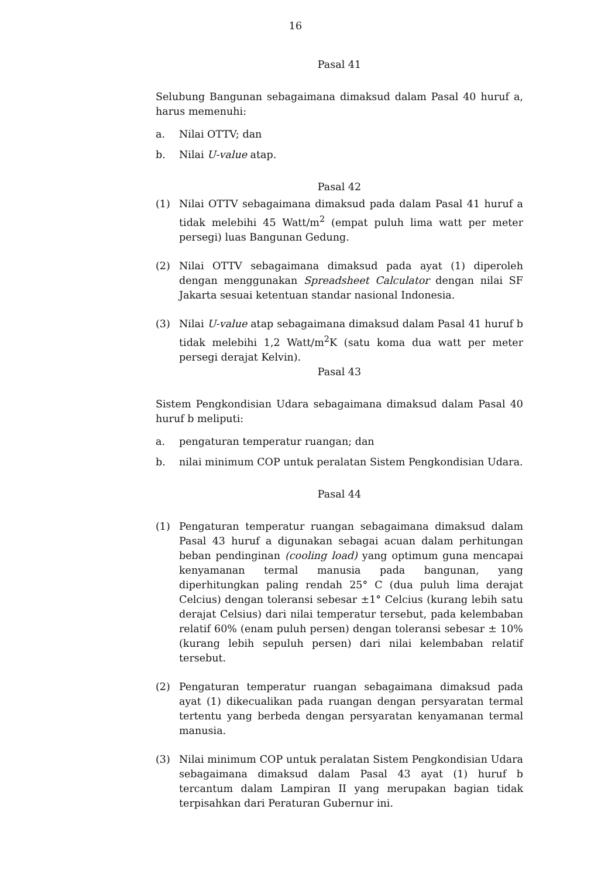16
Pasal 41
Selubung Bangunan sebagaimana dimaksud dalam Pasal 40 huruf a, harus memenuhi:
a. Nilai OTTV; dan
b. Nilai U-value atap.
Pasal 42
(1) Nilai OTTV sebagaimana dimaksud pada dalam Pasal 41 huruf a tidak melebihi 45 Watt/m<sup>2</sup> (empat puluh lima watt per meter persegi) luas Bangunan Gedung.
(2) Nilai OTTV sebagaimana dimaksud pada ayat (1) diperoleh dengan menggunakan Spreadsheet Calculator dengan nilai SF Jakarta sesuai ketentuan standar nasional Indonesia.
(3) Nilai U-value atap sebagaimana dimaksud dalam Pasal 41 huruf b tidak melebihi 1,2 Watt/m<sup>2</sup>K (satu koma dua watt per meter persegi derajat Kelvin).
Pasal 43
Sistem Pengkondisian Udara sebagaimana dimaksud dalam Pasal 40 huruf b meliputi:
a. pengaturan temperatur ruangan; dan
b. nilai minimum COP untuk peralatan Sistem Pengkondisian Udara.
Pasal 44
(1) Pengaturan temperatur ruangan sebagaimana dimaksud dalam Pasal 43 huruf a digunakan sebagai acuan dalam perhitungan beban pendinginan (cooling load) yang optimum guna mencapai kenyamanan termal manusia pada bangunan, yang diperhitungkan paling rendah 25° C (dua puluh lima derajat Celcius) dengan toleransi sebesar ±1° Celcius (kurang lebih satu derajat Celsius) dari nilai temperatur tersebut, pada kelembaban relatif 60% (enam puluh persen) dengan toleransi sebesar ± 10% (kurang lebih sepuluh persen) dari nilai kelembaban relatif tersebut.
(2) Pengaturan temperatur ruangan sebagaimana dimaksud pada ayat (1) dikecualikan pada ruangan dengan persyaratan termal tertentu yang berbeda dengan persyaratan kenyamanan termal manusia.
(3) Nilai minimum COP untuk peralatan Sistem Pengkondisian Udara sebagaimana dimaksud dalam Pasal 43 ayat (1) huruf b tercantum dalam Lampiran II yang merupakan bagian tidak terpisahkan dari Peraturan Gubernur ini.